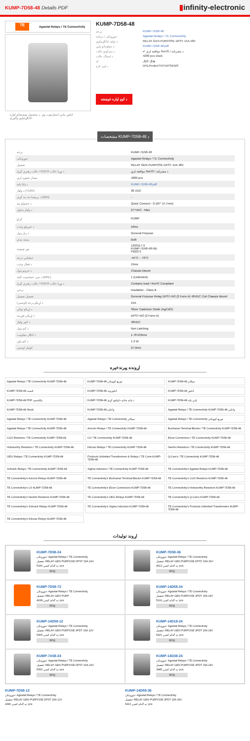KUMP-7D58-48 Details PDF
▮infinity-electronic
TE Agastat Relays / TE Connectivity
انځور بنايي استازيتوب وي. د محصول توضيحاتو لپاره ځانګړتياوې وګورئ.
KUMP-7D58-48
برخه: KUMP-7D58-48
جوړونکی / برنامه: Agastat Relays / TE Connectivity
د تولید ځانګړتیاوې RELAY GEN PURPOSE DPST 15A 48V
د معلوماتو پاڼې: KUMP-7D58-48.pdf
د سرکونو حالت ✔ موافقه لري RoHS / د مشرتابه
د اسټاک حالت 4289 pcs stock
له هانګ کانګ
د لیږد لاره DHL/Fedex/TNT/UPS/EMS
د کوډ لپاره غوښتنه
مشخصات KUMP-7D58-48 د
| برخه | KUMP-7D58-48 |
| جوړونکی | Agastat Relays / TE Connectivity |
| تفصیل | RELAY GEN PURPOSE DPST 15A 48V |
| حالت رهبري کړئ / ROHS د وړیا حالت | موافقه لري RoHS / د مشرتابه |
| مقدار شتون لري | 4289 pcs |
| د ډاټا پاڼه | KUMP-7D58-48.pdf |
| د ولټاژ (TURN | 36 VDC |
| د بریښنا بند بند کړی (MIN) | - |
| د ختمولو بیه | Quick Connect - 0.187" (4.7mm) |
| د ولټاژ بدلول | 277VAC - Max |
| لړۍ | KUMP |
| د خپرولو وخت | 10ms |
| د ریل ډول | General Purpose |
| بسته بندي | Bulk |
| نور نومونه | 1393117-3 KUMP-7D58-48-ND PB2271 |
| عملیاتي درجه | -45°C ~ 70°C |
| د فعال وخت | 15ms |
| د غرونو ډول | Chassis Mount |
| د نمی حساسیت کچه (MSL) | 1 (Unlimited) |
| حالت رهبري کړئ / ROHS د وړیا حالت | Contains lead / RoHS Compliant |
| برخی | Insulation - Class B |
| تفصيل تفصيل | General Purpose Relay DPST-NO (2 Form A) 48VDC Coil Chassis Mount |
| (د اړیکو درجه (اوسنی | 15A |
| د اړیکو توکي | Silver Cadmium Oxide (AgCdO) |
| د اړیکې فورمه | DPST-NO (2 Form A) |
| د کنټر ولټاژ | 48VDC |
| د کنډ ډول | Non Latching |
| د کنګل مقاومت | 1.78 kOhms |
| د کنډ پاور | 1.3 W |
| کوئیل اوسنی | 27.0mA |
اړونده پېرندخېره
Agastat Relays / TE Connectivity KUMP-7D58-48
KUMP-7D58-48 توزیع کوونکي
KUMP-7D58-48 سپلائر
KUMP-7D58-48 قیمت
KUMP-7D58-48 انځورونه
KUMP-7D58-48 انځور
KUMP-7D58-48 PDF ډاټاشیټ
KUMP-7D58-48 د ډاټ شاټ داونلوډ کړی
KUMP-7D58-48 پاڼې پاڼه
KUMP-7D58-48 Stock
KUMP-7D58-48 واخلئ
Agastat Relays / TE Connectivity KUMP-7D58-48 واخلئ
Agastat Relays / TE Connectivity KUMP-7D58-48
Agastat Relays / TE Connectivity سپلائر
Agastat Relays / TE Connectivity توزیع کوونکي
Agastat Relays / TE Connectivity KUMP-7D58-48
Axicom Relays / TE Connectivity KUMP-7D58-48
Buchanan Terminal Blocks / TE Connectivity KUMP-7D58-48
CGS Resistors / TE Connectivity KUMP-7D58-48
CII / TE Connectivity KUMP-7D58-48
Elcon Connectors / TE Connectivity KUMP-7D58-48
Holsworthy Resistors / TE Connectivity KUMP-7D58-48
Kilovac Relays / TE Connectivity KUMP-7D58-48
Neohm Resistors / TE Connectivity KUMP-7D58-48
OEG Relays / TE Connectivity KUMP-7D58-48
Products Unlimited Transformers & Relays / TE Conn KUMP-7D58-48
Q-Cee's / TE Connectivity KUMP-7D58-48
Schrack Relays / TE Connectivity KUMP-7D58-48
Sigma Inductors / TE Connectivity KUMP-7D58-48
TE Connectivity's Agastat Relays KUMP-7D58-48
TE Connectivity's Axicom Relays KUMP-7D58-48
TE Connectivity's Buchanan Terminal Blocks KUMP-7D58-48
TE Connectivity's CGS Resistors KUMP-7D58-48
TE Connectivity's CII KUMP-7D58-48
TE Connectivity's Elcon Connectors KUMP-7D58-48
TE Connectivity's Holsworthy Resistors KUMP-7D58-48
TE Connectivity's Neohm Resistors KUMP-7D58-48
TE Connectivity's OEG Relays KUMP-7D58-48
TE Connectivity's Q-Cee's KUMP-7D58-48
TE Connectivity's Schrack Relays KUMP-7D58-48
TE Connectivity's Sigma Inductors KUMP-7D58-48
TE Connectivity's Products Unlimited Transformers KUMP-7D58-48
TE Connectivity's Kilovac Relays KUMP-7D58-48
اړوند تولیدات
KUMP-7D58-24
جوړونکی: Agastat Relays / TE Connectivity
تفصیل: RELAY GEN PURPOSE DPST 15A 24V
5330 په ګدام کښې: pcs
RFQ
KUMP-7D58-36
جوړونکی: Agastat Relays / TE Connectivity
تفصیل: RELAY GEN PURPOSE DPST 15A 36V
4612 په ګدام کښې: pcs
RFQ
KUMP-7D58-72
جوړونکی: Agastat Relays / TE Connectivity
تفصیل: RELAY GEN PURP
4938 په ګدام کښې: pcs
RFQ
KUMP-14D58-24
جوړونکی: Agastat Relays / TE Connectivity
تفصیل: RELAY GEN PURPOSE 3PDT 15A 24V
5119 په ګدام کښې: pcs
RFQ
KUMP-14D58-12
جوړونکی: Agastat Relays / TE Connectivity
تفصیل: RELAY GEN PURPOSE 3PDT 15A 12V
5305 په ګدام کښې: pcs
RFQ
KUMP-14D18-24
جوړونکی: Agastat Relays / TE Connectivity
تفصیل: RELAY GEN PURPOSE 3PDT 15A 24V
5421 په ګدام کښې: pcs
RFQ
KUMP-7A58-24
جوړونکی: Agastat Relays / TE Connectivity
تفصیل: RELAY GEN PURPOSE DPST 15A 24V
5056 په ګدام کښې: pcs
RFQ
KUMP-14D38-24
جوړونکی: Agastat Relays / TE Connectivity
تفصیل: RELAY GEN PURPOSE 3PDT 15A 24V
3985 په ګدام کښې: pcs
RFQ
KUMP-7D58-12
جوړونکی: Agastat Relays / TE Connectivity
تفصیل: RELAY GEN PURPOSE DPST 15A 12V
4380 په ګدام کښې: pcs
KUMP-14D58-36
جوړونکی: Agastat Relays / TE Connectivity
تفصیل: RELAY GEN PURPOSE 3PDT 15A 36V
5416 په ګدام کښې: pcs